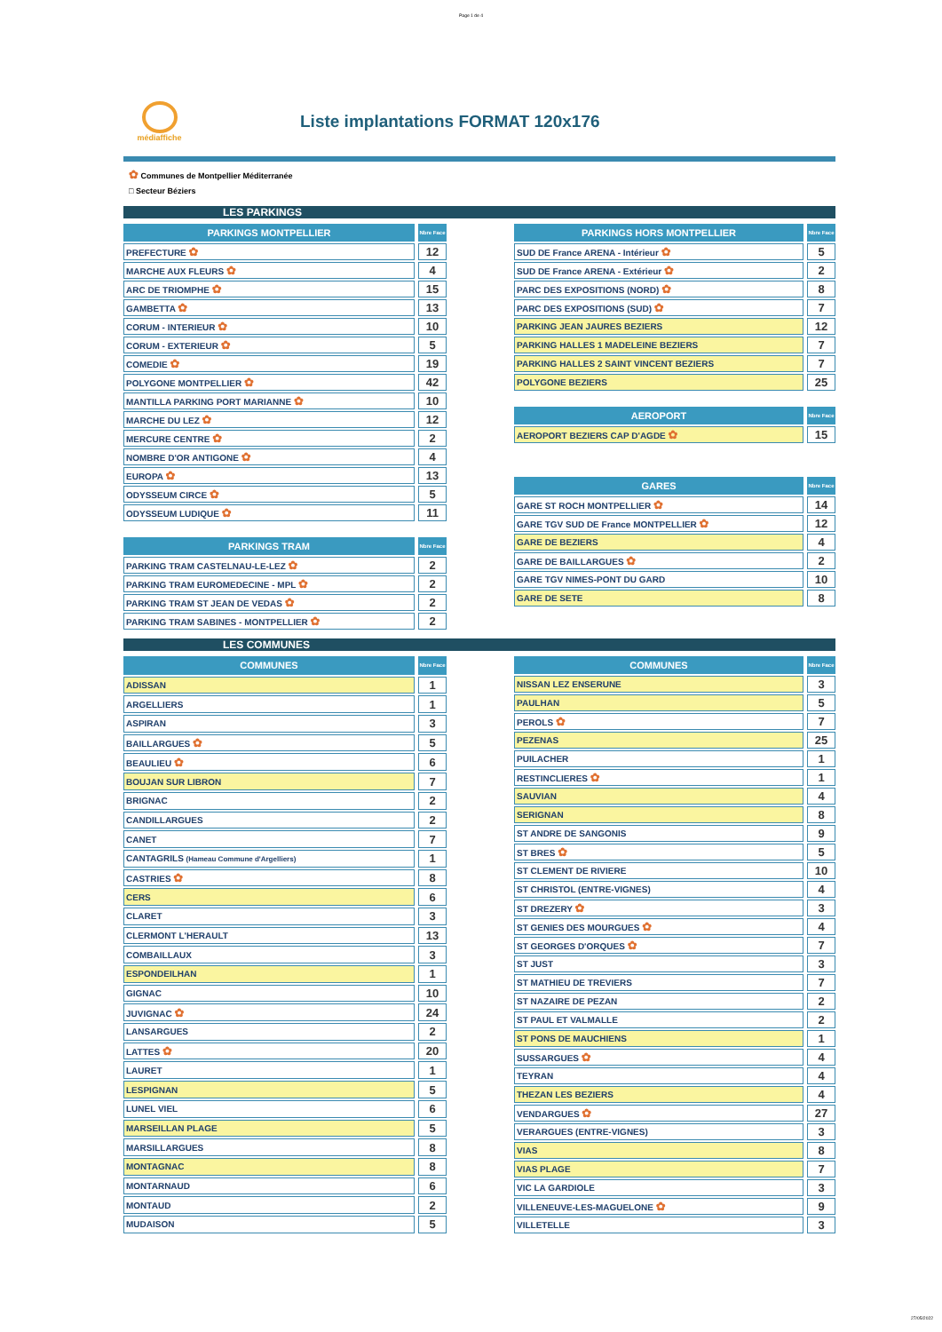Page 1 de 4
médiaffiche
Liste implantations FORMAT 120x176
✿ Communes de Montpellier Méditerranée
□ Secteur Béziers
LES PARKINGS
| PARKINGS MONTPELLIER | | Nbre Face |
| PREFECTURE ✿ | | 12 |
| MARCHE AUX FLEURS ✿ | | 4 |
| ARC DE TRIOMPHE ✿ | | 15 |
| GAMBETTA ✿ | | 13 |
| CORUM - INTERIEUR ✿ | | 10 |
| CORUM - EXTERIEUR ✿ | | 5 |
| COMEDIE ✿ | | 19 |
| POLYGONE MONTPELLIER ✿ | | 42 |
| MANTILLA PARKING PORT MARIANNE ✿ | | 10 |
| MARCHE DU LEZ ✿ | | 12 |
| MERCURE CENTRE ✿ | | 2 |
| NOMBRE D'OR ANTIGONE ✿ | | 4 |
| EUROPA ✿ | | 13 |
| ODYSSEUM CIRCE ✿ | | 5 |
| ODYSSEUM LUDIQUE ✿ | | 11 |
| PARKINGS TRAM | | Nbre Face |
| PARKING TRAM CASTELNAU-LE-LEZ ✿ | | 2 |
| PARKING TRAM EUROMEDECINE - MPL ✿ | | 2 |
| PARKING TRAM ST JEAN DE VEDAS ✿ | | 2 |
| PARKING TRAM SABINES - MONTPELLIER ✿ | | 2 |
| PARKINGS HORS MONTPELLIER | | Nbre Face |
| SUD DE France ARENA - Intérieur ✿ | | 5 |
| SUD DE France ARENA - Extérieur ✿ | | 2 |
| PARC DES EXPOSITIONS (NORD) ✿ | | 8 |
| PARC DES EXPOSITIONS (SUD) ✿ | | 7 |
| PARKING JEAN JAURES BEZIERS | | 12 |
| PARKING HALLES 1 MADELEINE BEZIERS | | 7 |
| PARKING HALLES 2 SAINT VINCENT BEZIERS | | 7 |
| POLYGONE BEZIERS | | 25 |
| AEROPORT | | Nbre Face |
| AEROPORT BEZIERS CAP D'AGDE ✿ | | 15 |
| GARES | | Nbre Face |
| GARE ST ROCH MONTPELLIER ✿ | | 14 |
| GARE TGV SUD DE France MONTPELLIER ✿ | | 12 |
| GARE DE BEZIERS | | 4 |
| GARE DE BAILLARGUES ✿ | | 2 |
| GARE TGV NIMES-PONT DU GARD | | 10 |
| GARE DE SETE | | 8 |
LES COMMUNES
| COMMUNES | | Nbre Face |
| ADISSAN | | 1 |
| ARGELLIERS | | 1 |
| ASPIRAN | | 3 |
| BAILLARGUES ✿ | | 5 |
| BEAULIEU ✿ | | 6 |
| BOUJAN SUR LIBRON | | 7 |
| BRIGNAC | | 2 |
| CANDILLARGUES | | 2 |
| CANET | | 7 |
| CANTAGRILS (Hameau Commune d'Argelliers) | | 1 |
| CASTRIES ✿ | | 8 |
| CERS | | 6 |
| CLARET | | 3 |
| CLERMONT L'HERAULT | | 13 |
| COMBAILLAUX | | 3 |
| ESPONDEILHAN | | 1 |
| GIGNAC | | 10 |
| JUVIGNAC ✿ | | 24 |
| LANSARGUES | | 2 |
| LATTES ✿ | | 20 |
| LAURET | | 1 |
| LESPIGNAN | | 5 |
| LUNEL VIEL | | 6 |
| MARSEILLAN PLAGE | | 5 |
| MARSILLARGUES | | 8 |
| MONTAGNAC | | 8 |
| MONTARNAUD | | 6 |
| MONTAUD | | 2 |
| MUDAISON | | 5 |
| COMMUNES | | Nbre Face |
| NISSAN LEZ ENSERUNE | | 3 |
| PAULHAN | | 5 |
| PEROLS ✿ | | 7 |
| PEZENAS | | 25 |
| PUILACHER | | 1 |
| RESTINCLIERES ✿ | | 1 |
| SAUVIAN | | 4 |
| SERIGNAN | | 8 |
| ST ANDRE DE SANGONIS | | 9 |
| ST BRES ✿ | | 5 |
| ST CLEMENT DE RIVIERE | | 10 |
| ST CHRISTOL (ENTRE-VIGNES) | | 4 |
| ST DREZERY ✿ | | 3 |
| ST GENIES DES MOURGUES ✿ | | 4 |
| ST GEORGES D'ORQUES ✿ | | 7 |
| ST JUST | | 3 |
| ST MATHIEU DE TREVIERS | | 7 |
| ST NAZAIRE DE PEZAN | | 2 |
| ST PAUL ET VALMALLE | | 2 |
| ST PONS DE MAUCHIENS | | 1 |
| SUSSARGUES ✿ | | 4 |
| TEYRAN | | 4 |
| THEZAN LES BEZIERS | | 4 |
| VENDARGUES ✿ | | 27 |
| VERARGUES (ENTRE-VIGNES) | | 3 |
| VIAS | | 8 |
| VIAS PLAGE | | 7 |
| VIC LA GARDIOLE | | 3 |
| VILLENEUVE-LES-MAGUELONE ✿ | | 9 |
| VILLETELLE | | 3 |
27/05/2022